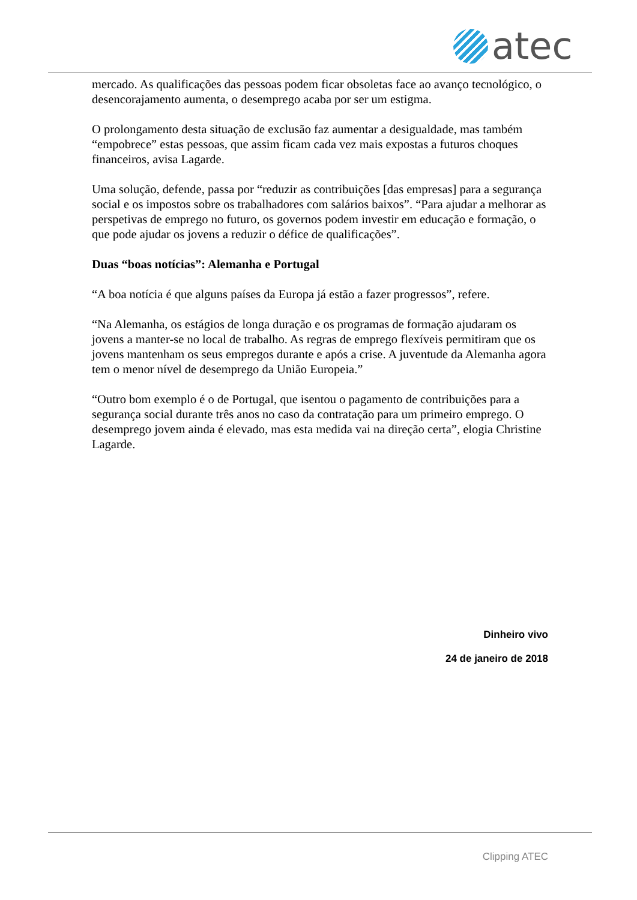atec
mercado. As qualificações das pessoas podem ficar obsoletas face ao avanço tecnológico, o desencorajamento aumenta, o desemprego acaba por ser um estigma.
O prolongamento desta situação de exclusão faz aumentar a desigualdade, mas também “empobrece” estas pessoas, que assim ficam cada vez mais expostas a futuros choques financeiros, avisa Lagarde.
Uma solução, defende, passa por “reduzir as contribuições [das empresas] para a segurança social e os impostos sobre os trabalhadores com salários baixos”. “Para ajudar a melhorar as perspetivas de emprego no futuro, os governos podem investir em educação e formação, o que pode ajudar os jovens a reduzir o défice de qualificações”.
Duas “boas notícias”: Alemanha e Portugal
“A boa notícia é que alguns países da Europa já estão a fazer progressos”, refere.
“Na Alemanha, os estágios de longa duração e os programas de formação ajudaram os jovens a manter-se no local de trabalho. As regras de emprego flexíveis permitiram que os jovens mantenham os seus empregos durante e após a crise. A juventude da Alemanha agora tem o menor nível de desemprego da União Europeia.”
“Outro bom exemplo é o de Portugal, que isentou o pagamento de contribuições para a segurança social durante três anos no caso da contratação para um primeiro emprego. O desemprego jovem ainda é elevado, mas esta medida vai na direção certa”, elogia Christine Lagarde.
Dinheiro vivo
24 de janeiro de 2018
Clipping ATEC